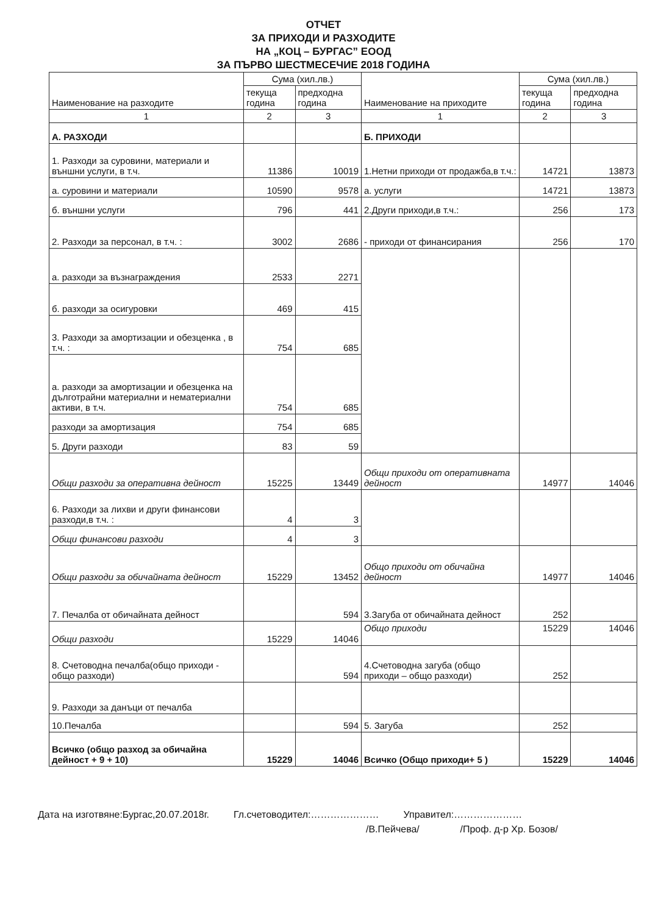ОТЧЕТ
ЗА ПРИХОДИ И РАЗХОДИТЕ
НА „КОЦ – БУРГАС” ЕООД
ЗА ПЪРВО ШЕСТМЕСЕЧИЕ 2018 ГОДИНА
| Наименование на разходите | Сума (хил.лв.) | | Наименование на приходите | Сума (хил.лв.) | |
| --- | --- | --- | --- | --- | --- |
| | текуща година | предходна година | | текуща година | предходна година |
| 1 | 2 | 3 | 1 | 2 | 3 |
| А. РАЗХОДИ | | | Б. ПРИХОДИ | | |
| 1. Разходи за суровини, материали и външни услуги, в т.ч. | 11386 | 10019 | 1.Нетни приходи от продажба,в т.ч.: | 14721 | 13873 |
| а. суровини и материали | 10590 | 9578 | а. услуги | 14721 | 13873 |
| б. външни услуги | 796 | 441 | 2.Други приходи,в т.ч.: | 256 | 173 |
| 2. Разходи за персонал, в т.ч. : | 3002 | 2686 | - приходи от финансирания | 256 | 170 |
| а. разходи за възнаграждения | 2533 | 2271 | | | |
| б. разходи за осигуровки | 469 | 415 | | | |
| 3. Разходи за амортизации и обезценка , в т.ч. : | 754 | 685 | | | |
| а. разходи за амортизации и обезценка на дълготрайни материални и нематериални активи, в т.ч. | 754 | 685 | | | |
| разходи за амортизация | 754 | 685 | | | |
| 5. Други разходи | 83 | 59 | | | |
| Общи разходи за оперативна дейност | 15225 | 13449 | Общи приходи от оперативната дейност | 14977 | 14046 |
| 6. Разходи за лихви и други финансови разходи,в т.ч. : | 4 | 3 | | | |
| Общи финансови разходи | 4 | 3 | | | |
| Общи разходи за обичайната дейност | 15229 | 13452 | Общо приходи от обичайна дейност | 14977 | 14046 |
| 7. Печалба от обичайната дейност | | 594 | 3.Загуба от обичайната дейност | 252 | |
| Общи разходи | 15229 | 14046 | Общо приходи | 15229 | 14046 |
| 8. Счетоводна печалба(общо приходи - общо разходи) | | 594 | 4.Счетоводна загуба (общо приходи – общо разходи) | 252 | |
| 9. Разходи за данъци от печалба | | | | | |
| 10.Печалба | | 594 | 5. Загуба | 252 | |
| Всичко (общо разход за обичайна дейност + 9 + 10) | 15229 | 14046 | Всичко (Общо приходи+ 5 ) | 15229 | 14046 |
Дата на изготвяне:Бургас,20.07.2018г. Гл.счетоводител:………………… Управител:…………………
/В.Пейчева/ /Проф. д-р Хр. Бозов/